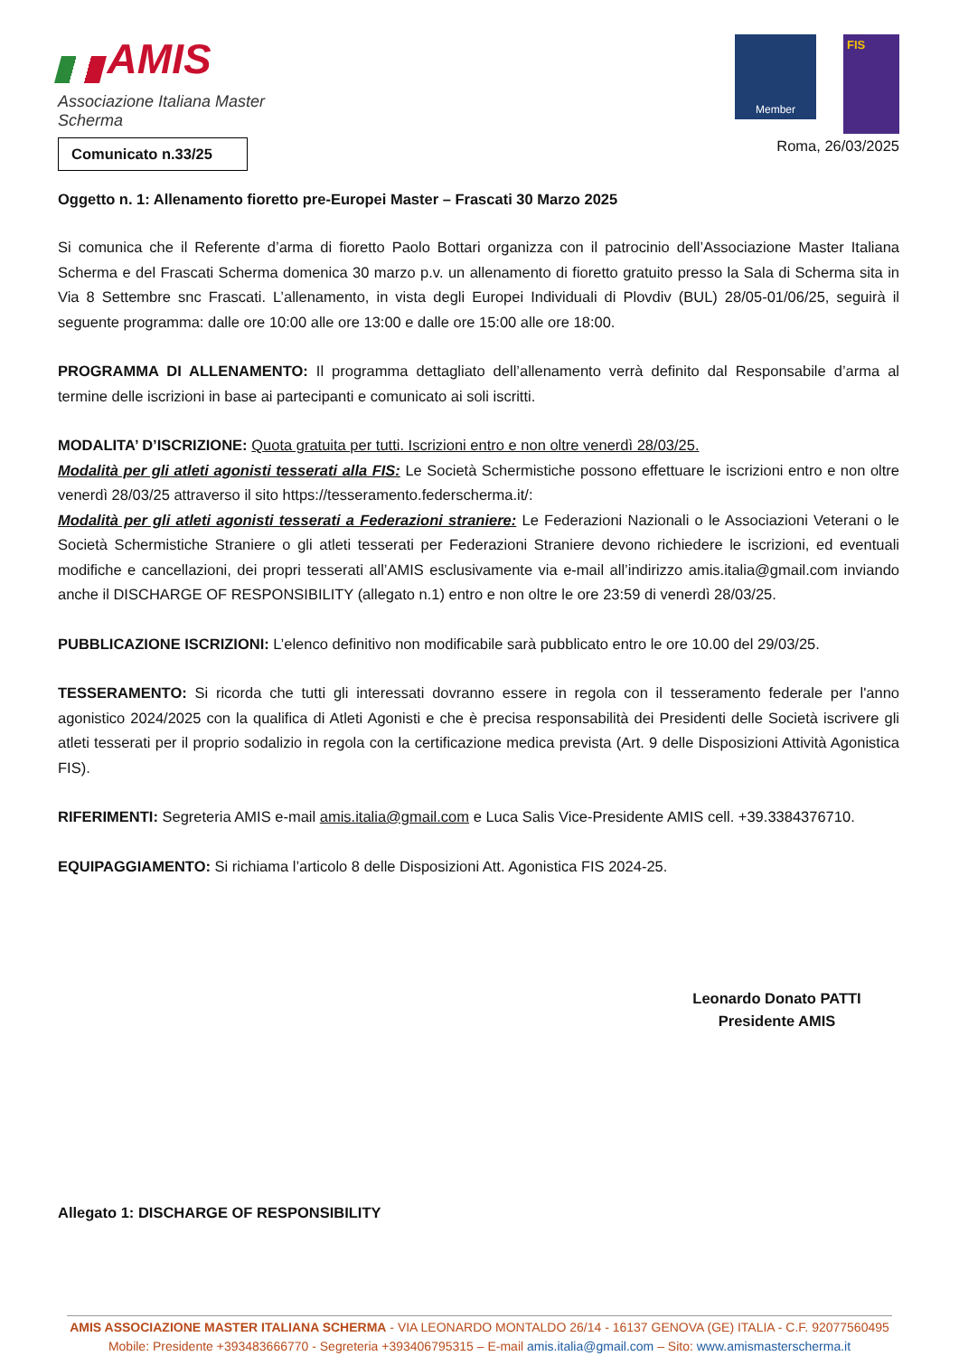AMIS
Associazione Italiana Master Scherma
Member
FIS
Comunicato n.33/25
Roma, 26/03/2025
Oggetto n. 1: Allenamento fioretto pre-Europei Master – Frascati 30 Marzo 2025
Si comunica che il Referente d’arma di fioretto Paolo Bottari organizza con il patrocinio dell’Associazione Master Italiana Scherma e del Frascati Scherma domenica 30 marzo p.v. un allenamento di fioretto gratuito presso la Sala di Scherma sita in Via 8 Settembre snc Frascati. L’allenamento, in vista degli Europei Individuali di Plovdiv (BUL) 28/05-01/06/25, seguirà il seguente programma: dalle ore 10:00 alle ore 13:00 e dalle ore 15:00 alle ore 18:00.
PROGRAMMA DI ALLENAMENTO: Il programma dettagliato dell’allenamento verrà definito dal Responsabile d’arma al termine delle iscrizioni in base ai partecipanti e comunicato ai soli iscritti.
MODALITA’ D’ISCRIZIONE: Quota gratuita per tutti. Iscrizioni entro e non oltre venerdì 28/03/25.
Modalità per gli atleti agonisti tesserati alla FIS: Le Società Schermistiche possono effettuare le iscrizioni entro e non oltre venerdì 28/03/25 attraverso il sito https://tesseramento.federscherma.it/:
Modalità per gli atleti agonisti tesserati a Federazioni straniere: Le Federazioni Nazionali o le Associazioni Veterani o le Società Schermistiche Straniere o gli atleti tesserati per Federazioni Straniere devono richiedere le iscrizioni, ed eventuali modifiche e cancellazioni, dei propri tesserati all’AMIS esclusivamente via e-mail all’indirizzo amis.italia@gmail.com inviando anche il DISCHARGE OF RESPONSIBILITY (allegato n.1) entro e non oltre le ore 23:59 di venerdì 28/03/25.
PUBBLICAZIONE ISCRIZIONI: L’elenco definitivo non modificabile sarà pubblicato entro le ore 10.00 del 29/03/25.
TESSERAMENTO: Si ricorda che tutti gli interessati dovranno essere in regola con il tesseramento federale per l'anno agonistico 2024/2025 con la qualifica di Atleti Agonisti e che è precisa responsabilità dei Presidenti delle Società iscrivere gli atleti tesserati per il proprio sodalizio in regola con la certificazione medica prevista (Art. 9 delle Disposizioni Attività Agonistica FIS).
RIFERIMENTI: Segreteria AMIS e-mail amis.italia@gmail.com e Luca Salis Vice-Presidente AMIS cell. +39.3384376710.
EQUIPAGGIAMENTO: Si richiama l’articolo 8 delle Disposizioni Att. Agonistica FIS 2024-25.
Leonardo Donato PATTI
Presidente AMIS
Allegato 1: DISCHARGE OF RESPONSIBILITY
AMIS ASSOCIAZIONE MASTER ITALIANA SCHERMA - VIA LEONARDO MONTALDO 26/14 - 16137 GENOVA (GE) ITALIA - C.F. 92077560495
Mobile: Presidente +393483666770 - Segreteria +393406795315 – E-mail amis.italia@gmail.com – Sito: www.amismasterscherma.it